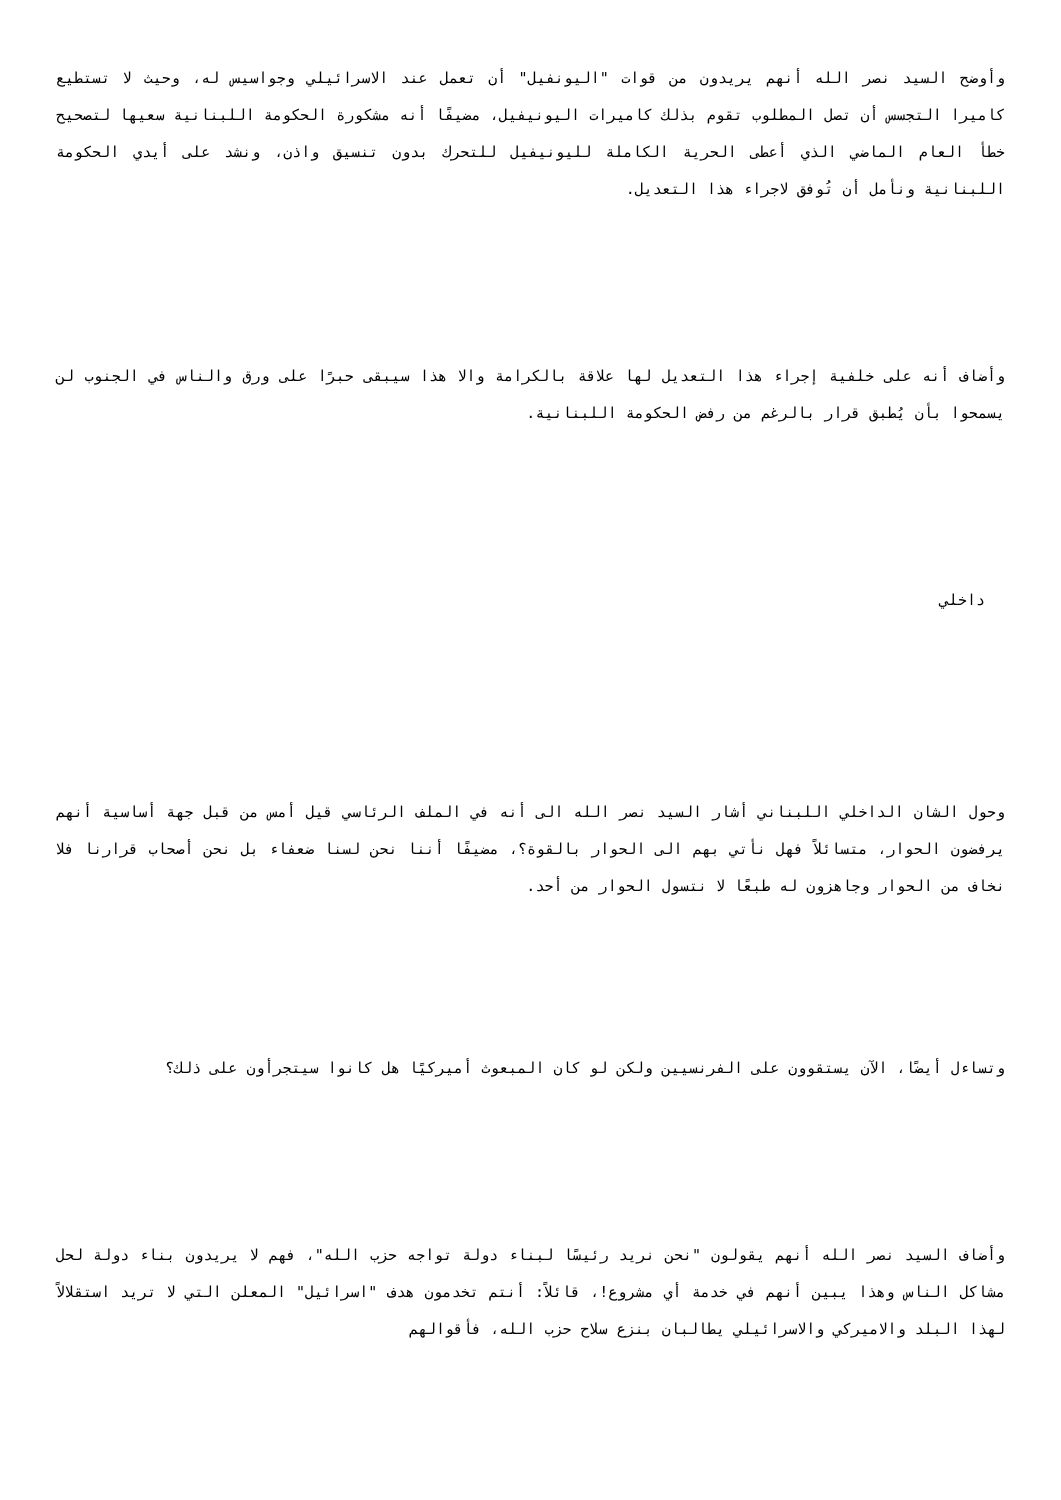وأوضح السيد نصر الله أنهم يريدون من قوات "اليونفيل" أن تعمل عند الاسرائيلي وجواسيس له، وحيث لا تستطيع كاميرا التجسس أن تصل المطلوب تقوم بذلك كاميرات اليونيفيل، مضيفًا أنه مشكورة الحكومة اللبنانية سعيها لتصحيح خطأ العام الماضي الذي أعطى الحرية الكاملة لليونيفيل للتحرك بدون تنسيق واذن، ونشد على أيدي الحكومة اللبنانية ونأمل أن تُوفق لاجراء هذا التعديل.
وأضاف أنه على خلفية إجراء هذا التعديل لها علاقة بالكرامة والا هذا سيبقى حبرًا على ورق والناس في الجنوب لن يسمحوا بأن يُطبق قرار بالرغم من رفض الحكومة اللبنانية.
داخلي
وحول الشان الداخلي اللبناني أشار السيد نصر الله الى أنه في الملف الرئاسي قيل أمس من قبل جهة أساسية أنهم يرفضون الحوار، متسائلاً فهل نأتي بهم الى الحوار بالقوة؟، مضيفًا أننا نحن لسنا ضعفاء بل نحن أصحاب قرارنا فلا نخاف من الحوار وجاهزون له طبعًا لا نتسول الحوار من أحد.
وتساءل أيضًا، الآن يستقوون على الفرنسيين ولكن لو كان المبعوث أميركيًا هل كانوا سيتجرأون على ذلك؟
وأضاف السيد نصر الله أنهم يقولون "نحن نريد رئيسًا لبناء دولة تواجه حزب الله"، فهم لا يريدون بناء دولة لحل مشاكل الناس وهذا يبين أنهم في خدمة أي مشروع!، قائلاً: أنتم تخدمون هدف "اسرائيل" المعلن التي لا تريد استقلالاً لهذا البلد والاميركي والاسرائيلي يطالبان بنزع سلاح حزب الله، فأقوالهم